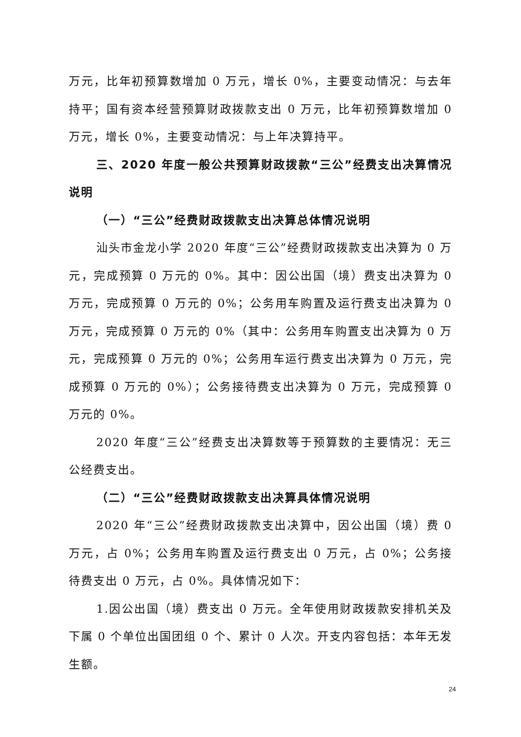万元，比年初预算数增加 0 万元，增长 0%，主要变动情况：与去年持平；国有资本经营预算财政拨款支出 0 万元，比年初预算数增加 0 万元，增长 0%，主要变动情况：与上年决算持平。
三、2020 年度一般公共预算财政拨款“三公”经费支出决算情况说明
（一）“三公”经费财政拨款支出决算总体情况说明
汕头市金龙小学 2020 年度“三公”经费财政拨款支出决算为 0 万元，完成预算 0 万元的 0%。其中：因公出国（境）费支出决算为 0 万元，完成预算 0 万元的 0%；公务用车购置及运行费支出决算为 0 万元，完成预算 0 万元的 0%（其中：公务用车购置支出决算为 0 万元，完成预算 0 万元的 0%；公务用车运行费支出决算为 0 万元，完成预算 0 万元的 0%）；公务接待费支出决算为 0 万元，完成预算 0 万元的 0%。
2020 年度“三公”经费支出决算数等于预算数的主要情况：无三公经费支出。
（二）“三公”经费财政拨款支出决算具体情况说明
2020 年“三公”经费财政拨款支出决算中，因公出国（境）费 0 万元，占 0%；公务用车购置及运行费支出 0 万元，占 0%；公务接待费支出 0 万元，占 0%。具体情况如下：
1.因公出国（境）费支出 0 万元。全年使用财政拨款安排机关及下属 0 个单位出国团组 0 个、累计 0 人次。开支内容包括：本年无发生额。
24